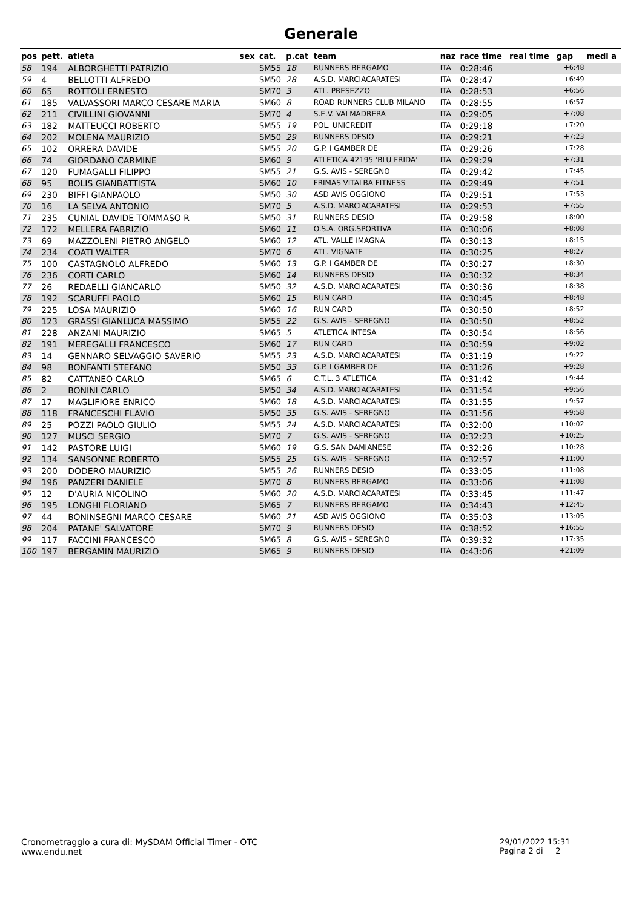Generale
| pos | pett. | atleta | sex | cat. | p.cat | team | naz | race time | real time | gap | medi a |
| --- | --- | --- | --- | --- | --- | --- | --- | --- | --- | --- | --- |
| 58 | 194 | ALBORGHETTI PATRIZIO | | SM55 | 18 | RUNNERS BERGAMO | ITA | 0:28:46 | | +6:48 | |
| 59 | 4 | BELLOTTI ALFREDO | | SM50 | 28 | A.S.D. MARCIACARATESI | ITA | 0:28:47 | | +6:49 | |
| 60 | 65 | ROTTOLI ERNESTO | | SM70 | 3 | ATL. PRESEZZO | ITA | 0:28:53 | | +6:56 | |
| 61 | 185 | VALVASSORI MARCO CESARE MARIA | | SM60 | 8 | ROAD RUNNERS CLUB MILANO | ITA | 0:28:55 | | +6:57 | |
| 62 | 211 | CIVILLINI GIOVANNI | | SM70 | 4 | S.E.V. VALMADRERA | ITA | 0:29:05 | | +7:08 | |
| 63 | 182 | MATTEUCCI ROBERTO | | SM55 | 19 | POL. UNICREDIT | ITA | 0:29:18 | | +7:20 | |
| 64 | 202 | MOLENA MAURIZIO | | SM50 | 29 | RUNNERS DESIO | ITA | 0:29:21 | | +7:23 | |
| 65 | 102 | ORRERA DAVIDE | | SM55 | 20 | G.P. I GAMBER DE | ITA | 0:29:26 | | +7:28 | |
| 66 | 74 | GIORDANO CARMINE | | SM60 | 9 | ATLETICA 42195 'BLU FRIDA' | ITA | 0:29:29 | | +7:31 | |
| 67 | 120 | FUMAGALLI FILIPPO | | SM55 | 21 | G.S. AVIS - SEREGNO | ITA | 0:29:42 | | +7:45 | |
| 68 | 95 | BOLIS GIANBATTISTA | | SM60 | 10 | FRIMAS VITALBA FITNESS | ITA | 0:29:49 | | +7:51 | |
| 69 | 230 | BIFFI GIANPAOLO | | SM50 | 30 | ASD AVIS OGGIONO | ITA | 0:29:51 | | +7:53 | |
| 70 | 16 | LA SELVA ANTONIO | | SM70 | 5 | A.S.D. MARCIACARATESI | ITA | 0:29:53 | | +7:55 | |
| 71 | 235 | CUNIAL DAVIDE TOMMASO R | | SM50 | 31 | RUNNERS DESIO | ITA | 0:29:58 | | +8:00 | |
| 72 | 172 | MELLERA FABRIZIO | | SM60 | 11 | O.S.A. ORG.SPORTIVA | ITA | 0:30:06 | | +8:08 | |
| 73 | 69 | MAZZOLENI PIETRO ANGELO | | SM60 | 12 | ATL. VALLE IMAGNA | ITA | 0:30:13 | | +8:15 | |
| 74 | 234 | COATI WALTER | | SM70 | 6 | ATL. VIGNATE | ITA | 0:30:25 | | +8:27 | |
| 75 | 100 | CASTAGNOLO ALFREDO | | SM60 | 13 | G.P. I GAMBER DE | ITA | 0:30:27 | | +8:30 | |
| 76 | 236 | CORTI CARLO | | SM60 | 14 | RUNNERS DESIO | ITA | 0:30:32 | | +8:34 | |
| 77 | 26 | REDAELLI GIANCARLO | | SM50 | 32 | A.S.D. MARCIACARATESI | ITA | 0:30:36 | | +8:38 | |
| 78 | 192 | SCARUFFI PAOLO | | SM60 | 15 | RUN CARD | ITA | 0:30:45 | | +8:48 | |
| 79 | 225 | LOSA MAURIZIO | | SM60 | 16 | RUN CARD | ITA | 0:30:50 | | +8:52 | |
| 80 | 123 | GRASSI GIANLUCA MASSIMO | | SM55 | 22 | G.S. AVIS - SEREGNO | ITA | 0:30:50 | | +8:52 | |
| 81 | 228 | ANZANI MAURIZIO | | SM65 | 5 | ATLETICA INTESA | ITA | 0:30:54 | | +8:56 | |
| 82 | 191 | MEREGALLI FRANCESCO | | SM60 | 17 | RUN CARD | ITA | 0:30:59 | | +9:02 | |
| 83 | 14 | GENNARO SELVAGGIO SAVERIO | | SM55 | 23 | A.S.D. MARCIACARATESI | ITA | 0:31:19 | | +9:22 | |
| 84 | 98 | BONFANTI STEFANO | | SM50 | 33 | G.P. I GAMBER DE | ITA | 0:31:26 | | +9:28 | |
| 85 | 82 | CATTANEO CARLO | | SM65 | 6 | C.T.L. 3 ATLETICA | ITA | 0:31:42 | | +9:44 | |
| 86 | 2 | BONINI CARLO | | SM50 | 34 | A.S.D. MARCIACARATESI | ITA | 0:31:54 | | +9:56 | |
| 87 | 17 | MAGLIFIORE ENRICO | | SM60 | 18 | A.S.D. MARCIACARATESI | ITA | 0:31:55 | | +9:57 | |
| 88 | 118 | FRANCESCHI FLAVIO | | SM50 | 35 | G.S. AVIS - SEREGNO | ITA | 0:31:56 | | +9:58 | |
| 89 | 25 | POZZI PAOLO GIULIO | | SM55 | 24 | A.S.D. MARCIACARATESI | ITA | 0:32:00 | | +10:02 | |
| 90 | 127 | MUSCI SERGIO | | SM70 | 7 | G.S. AVIS - SEREGNO | ITA | 0:32:23 | | +10:25 | |
| 91 | 142 | PASTORE LUIGI | | SM60 | 19 | G.S. SAN DAMIANESE | ITA | 0:32:26 | | +10:28 | |
| 92 | 134 | SANSONNE ROBERTO | | SM55 | 25 | G.S. AVIS - SEREGNO | ITA | 0:32:57 | | +11:00 | |
| 93 | 200 | DODERO MAURIZIO | | SM55 | 26 | RUNNERS DESIO | ITA | 0:33:05 | | +11:08 | |
| 94 | 196 | PANZERI DANIELE | | SM70 | 8 | RUNNERS BERGAMO | ITA | 0:33:06 | | +11:08 | |
| 95 | 12 | D'AURIA NICOLINO | | SM60 | 20 | A.S.D. MARCIACARATESI | ITA | 0:33:45 | | +11:47 | |
| 96 | 195 | LONGHI FLORIANO | | SM65 | 7 | RUNNERS BERGAMO | ITA | 0:34:43 | | +12:45 | |
| 97 | 44 | BONINSEGNI MARCO CESARE | | SM60 | 21 | ASD AVIS OGGIONO | ITA | 0:35:03 | | +13:05 | |
| 98 | 204 | PATANE' SALVATORE | | SM70 | 9 | RUNNERS DESIO | ITA | 0:38:52 | | +16:55 | |
| 99 | 117 | FACCINI FRANCESCO | | SM65 | 8 | G.S. AVIS - SEREGNO | ITA | 0:39:32 | | +17:35 | |
| 100 | 197 | BERGAMIN MAURIZIO | | SM65 | 9 | RUNNERS DESIO | ITA | 0:43:06 | | +21:09 | |
Cronometraggio a cura di: MySDAM Official Timer - OTC
www.endu.net
29/01/2022 15:31
Pagina 2 di 2